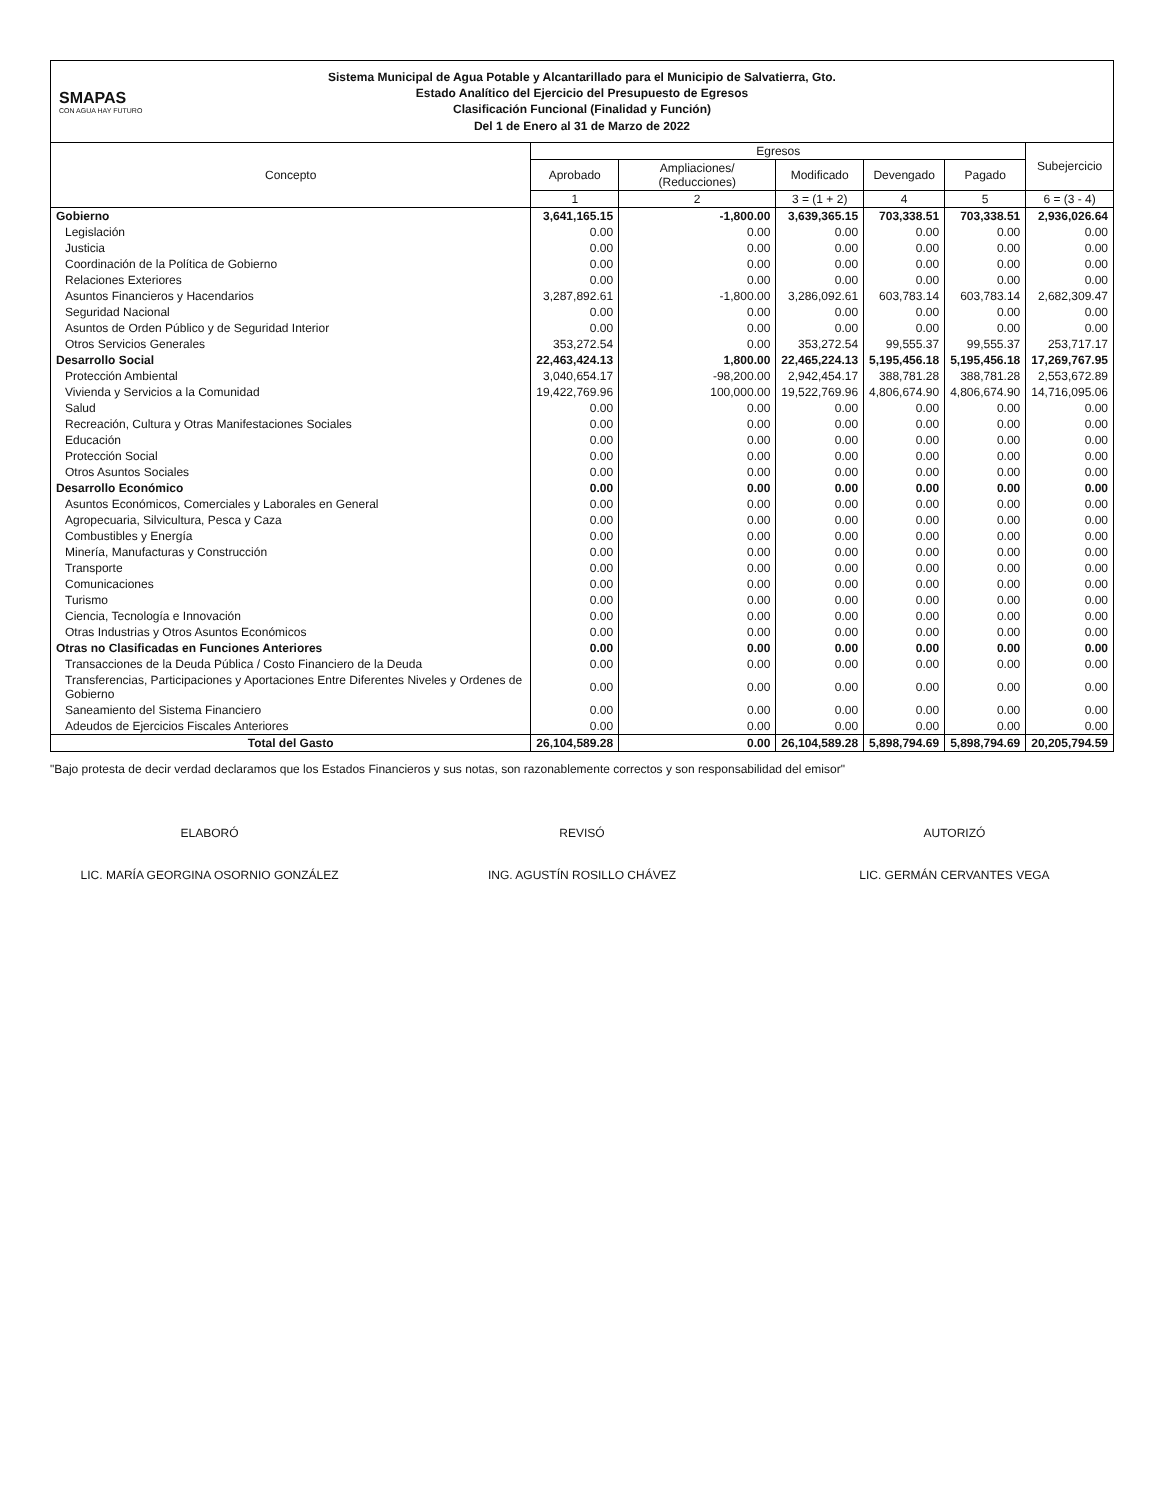SMAPAS
CON AGUA HAY FUTURO
Sistema Municipal de Agua Potable y Alcantarillado para el Municipio de Salvatierra, Gto.
Estado Analítico del Ejercicio del Presupuesto de Egresos
Clasificación Funcional (Finalidad y Función)
Del 1 de Enero al 31 de Marzo de 2022
| Concepto | Egresos | | | | | Subejercicio |
| --- | --- | --- | --- | --- | --- | --- |
| | Aprobado | Ampliaciones/ (Reducciones) | Modificado | Devengado | Pagado | |
| | 1 | 2 | 3 = (1 + 2) | 4 | 5 | 6 = (3 - 4) |
| Gobierno | 3,641,165.15 | -1,800.00 | 3,639,365.15 | 703,338.51 | 703,338.51 | 2,936,026.64 |
| Legislación | 0.00 | 0.00 | 0.00 | 0.00 | 0.00 | 0.00 |
| Justicia | 0.00 | 0.00 | 0.00 | 0.00 | 0.00 | 0.00 |
| Coordinación de la Política de Gobierno | 0.00 | 0.00 | 0.00 | 0.00 | 0.00 | 0.00 |
| Relaciones Exteriores | 0.00 | 0.00 | 0.00 | 0.00 | 0.00 | 0.00 |
| Asuntos Financieros y Hacendarios | 3,287,892.61 | -1,800.00 | 3,286,092.61 | 603,783.14 | 603,783.14 | 2,682,309.47 |
| Seguridad Nacional | 0.00 | 0.00 | 0.00 | 0.00 | 0.00 | 0.00 |
| Asuntos de Orden Público y de Seguridad Interior | 0.00 | 0.00 | 0.00 | 0.00 | 0.00 | 0.00 |
| Otros Servicios Generales | 353,272.54 | 0.00 | 353,272.54 | 99,555.37 | 99,555.37 | 253,717.17 |
| Desarrollo Social | 22,463,424.13 | 1,800.00 | 22,465,224.13 | 5,195,456.18 | 5,195,456.18 | 17,269,767.95 |
| Protección Ambiental | 3,040,654.17 | -98,200.00 | 2,942,454.17 | 388,781.28 | 388,781.28 | 2,553,672.89 |
| Vivienda y Servicios a la Comunidad | 19,422,769.96 | 100,000.00 | 19,522,769.96 | 4,806,674.90 | 4,806,674.90 | 14,716,095.06 |
| Salud | 0.00 | 0.00 | 0.00 | 0.00 | 0.00 | 0.00 |
| Recreación, Cultura y Otras Manifestaciones Sociales | 0.00 | 0.00 | 0.00 | 0.00 | 0.00 | 0.00 |
| Educación | 0.00 | 0.00 | 0.00 | 0.00 | 0.00 | 0.00 |
| Protección Social | 0.00 | 0.00 | 0.00 | 0.00 | 0.00 | 0.00 |
| Otros Asuntos Sociales | 0.00 | 0.00 | 0.00 | 0.00 | 0.00 | 0.00 |
| Desarrollo Económico | 0.00 | 0.00 | 0.00 | 0.00 | 0.00 | 0.00 |
| Asuntos Económicos, Comerciales y Laborales en General | 0.00 | 0.00 | 0.00 | 0.00 | 0.00 | 0.00 |
| Agropecuaria, Silvicultura, Pesca y Caza | 0.00 | 0.00 | 0.00 | 0.00 | 0.00 | 0.00 |
| Combustibles y Energía | 0.00 | 0.00 | 0.00 | 0.00 | 0.00 | 0.00 |
| Minería, Manufacturas y Construcción | 0.00 | 0.00 | 0.00 | 0.00 | 0.00 | 0.00 |
| Transporte | 0.00 | 0.00 | 0.00 | 0.00 | 0.00 | 0.00 |
| Comunicaciones | 0.00 | 0.00 | 0.00 | 0.00 | 0.00 | 0.00 |
| Turismo | 0.00 | 0.00 | 0.00 | 0.00 | 0.00 | 0.00 |
| Ciencia, Tecnología e Innovación | 0.00 | 0.00 | 0.00 | 0.00 | 0.00 | 0.00 |
| Otras Industrias y Otros Asuntos Económicos | 0.00 | 0.00 | 0.00 | 0.00 | 0.00 | 0.00 |
| Otras no Clasificadas en Funciones Anteriores | 0.00 | 0.00 | 0.00 | 0.00 | 0.00 | 0.00 |
| Transacciones de la Deuda Pública / Costo Financiero de la Deuda | 0.00 | 0.00 | 0.00 | 0.00 | 0.00 | 0.00 |
| Transferencias, Participaciones y Aportaciones Entre Diferentes Niveles y Ordenes de Gobierno | 0.00 | 0.00 | 0.00 | 0.00 | 0.00 | 0.00 |
| Saneamiento del Sistema Financiero | 0.00 | 0.00 | 0.00 | 0.00 | 0.00 | 0.00 |
| Adeudos de Ejercicios Fiscales Anteriores | 0.00 | 0.00 | 0.00 | 0.00 | 0.00 | 0.00 |
| Total del Gasto | 26,104,589.28 | 0.00 | 26,104,589.28 | 5,898,794.69 | 5,898,794.69 | 20,205,794.59 |
"Bajo protesta de decir verdad declaramos que los Estados Financieros y sus notas, son razonablemente correctos y son responsabilidad del emisor"
ELABORÓ
LIC. MARÍA GEORGINA OSORNIO GONZÁLEZ
REVISÓ
ING. AGUSTÍN ROSILLO CHÁVEZ
AUTORIZÓ
LIC. GERMÁN CERVANTES VEGA